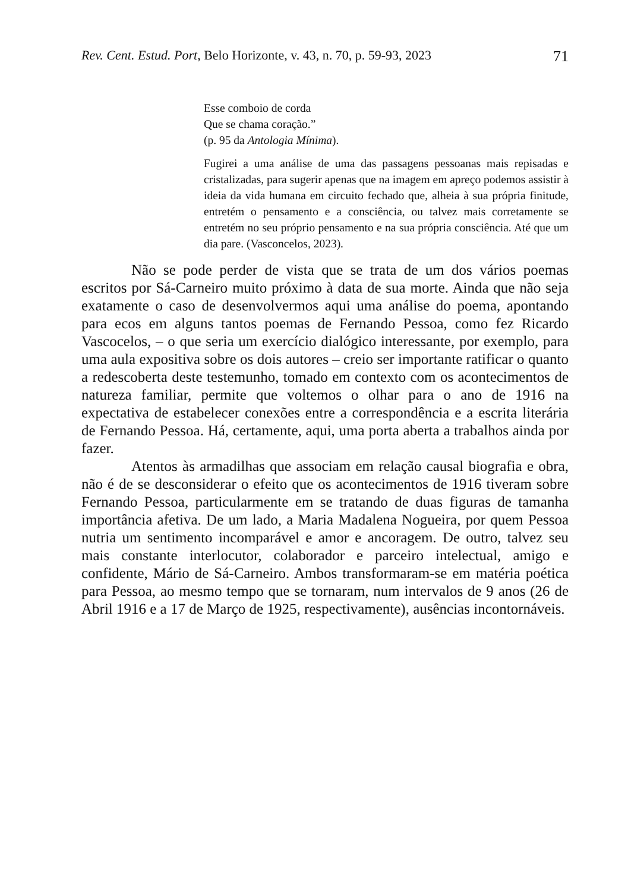Rev. Cent. Estud. Port, Belo Horizonte, v. 43, n. 70, p. 59-93, 2023 71
Esse comboio de corda
Que se chama coração.”
(p. 95 da Antologia Mínima).
Fugirei a uma análise de uma das passagens pessoanas mais repisadas e cristalizadas, para sugerir apenas que na imagem em apreço podemos assistir à ideia da vida humana em circuito fechado que, alheia à sua própria finitude, entretém o pensamento e a consciência, ou talvez mais corretamente se entretém no seu próprio pensamento e na sua própria consciência. Até que um dia pare. (Vasconcelos, 2023).
Não se pode perder de vista que se trata de um dos vários poemas escritos por Sá-Carneiro muito próximo à data de sua morte. Ainda que não seja exatamente o caso de desenvolvermos aqui uma análise do poema, apontando para ecos em alguns tantos poemas de Fernando Pessoa, como fez Ricardo Vascocelos, – o que seria um exercício dialógico interessante, por exemplo, para uma aula expositiva sobre os dois autores – creio ser importante ratificar o quanto a redescoberta deste testemunho, tomado em contexto com os acontecimentos de natureza familiar, permite que voltemos o olhar para o ano de 1916 na expectativa de estabelecer conexões entre a correspondência e a escrita literária de Fernando Pessoa. Há, certamente, aqui, uma porta aberta a trabalhos ainda por fazer.
Atentos às armadilhas que associam em relação causal biografia e obra, não é de se desconsiderar o efeito que os acontecimentos de 1916 tiveram sobre Fernando Pessoa, particularmente em se tratando de duas figuras de tamanha importância afetiva. De um lado, a Maria Madalena Nogueira, por quem Pessoa nutria um sentimento incomparável e amor e ancoragem. De outro, talvez seu mais constante interlocutor, colaborador e parceiro intelectual, amigo e confidente, Mário de Sá-Carneiro. Ambos transformaram-se em matéria poética para Pessoa, ao mesmo tempo que se tornaram, num intervalos de 9 anos (26 de Abril 1916 e a 17 de Março de 1925, respectivamente), ausências incontornáveis.